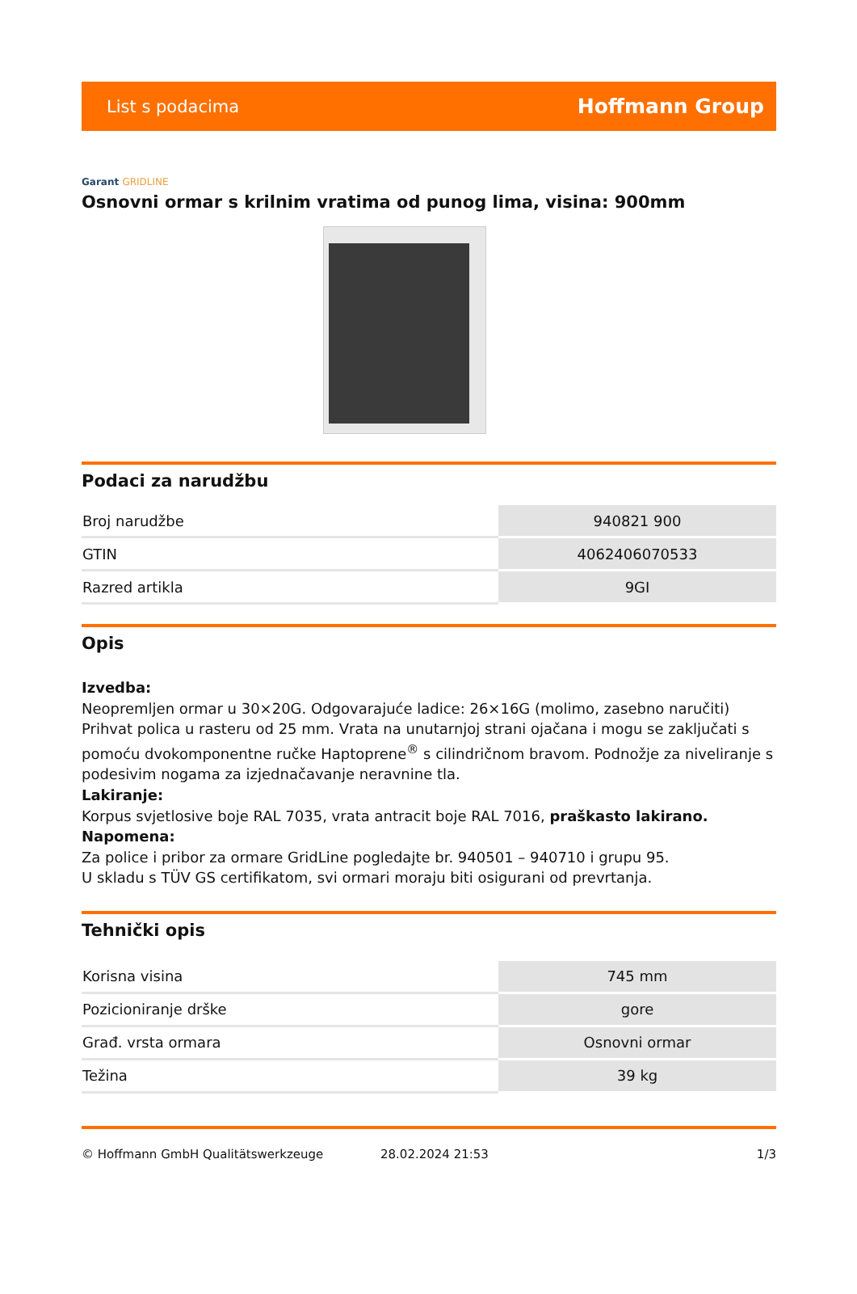List s podacima Hoffmann Group
Garant GRIDLINE
Osnovni ormar s krilnim vratima od punog lima, visina: 900mm
Podaci za narudžbu
| Broj narudžbe | 940821 900 |
| GTIN | 4062406070533 |
| Razred artikla | 9GI |
Opis
Izvedba:
Neopremljen ormar u 30×20G. Odgovarajuće ladice: 26×16G (molimo, zasebno naručiti) Prihvat polica u rasteru od 25 mm. Vrata na unutarnjoj strani ojačana i mogu se zaključati s pomoću dvokomponentne ručke Haptoprene<sup>®</sup> s cilindričnom bravom. Podnožje za niveliranje s podesivim nogama za izjednačavanje neravnine tla.
Lakiranje:
Korpus svjetlosive boje RAL 7035, vrata antracit boje RAL 7016, praškasto lakirano.
Napomena:
Za police i pribor za ormare GridLine pogledajte br. 940501 – 940710 i grupu 95.
U skladu s TÜV GS certifikatom, svi ormari moraju biti osigurani od prevrtanja.
Tehnički opis
| Korisna visina | 745 mm |
| Pozicioniranje drške | gore |
| Građ. vrsta ormara | Osnovni ormar |
| Težina | 39 kg |
© Hoffmann GmbH Qualitätswerkzeuge 28.02.2024 21:53 1/3